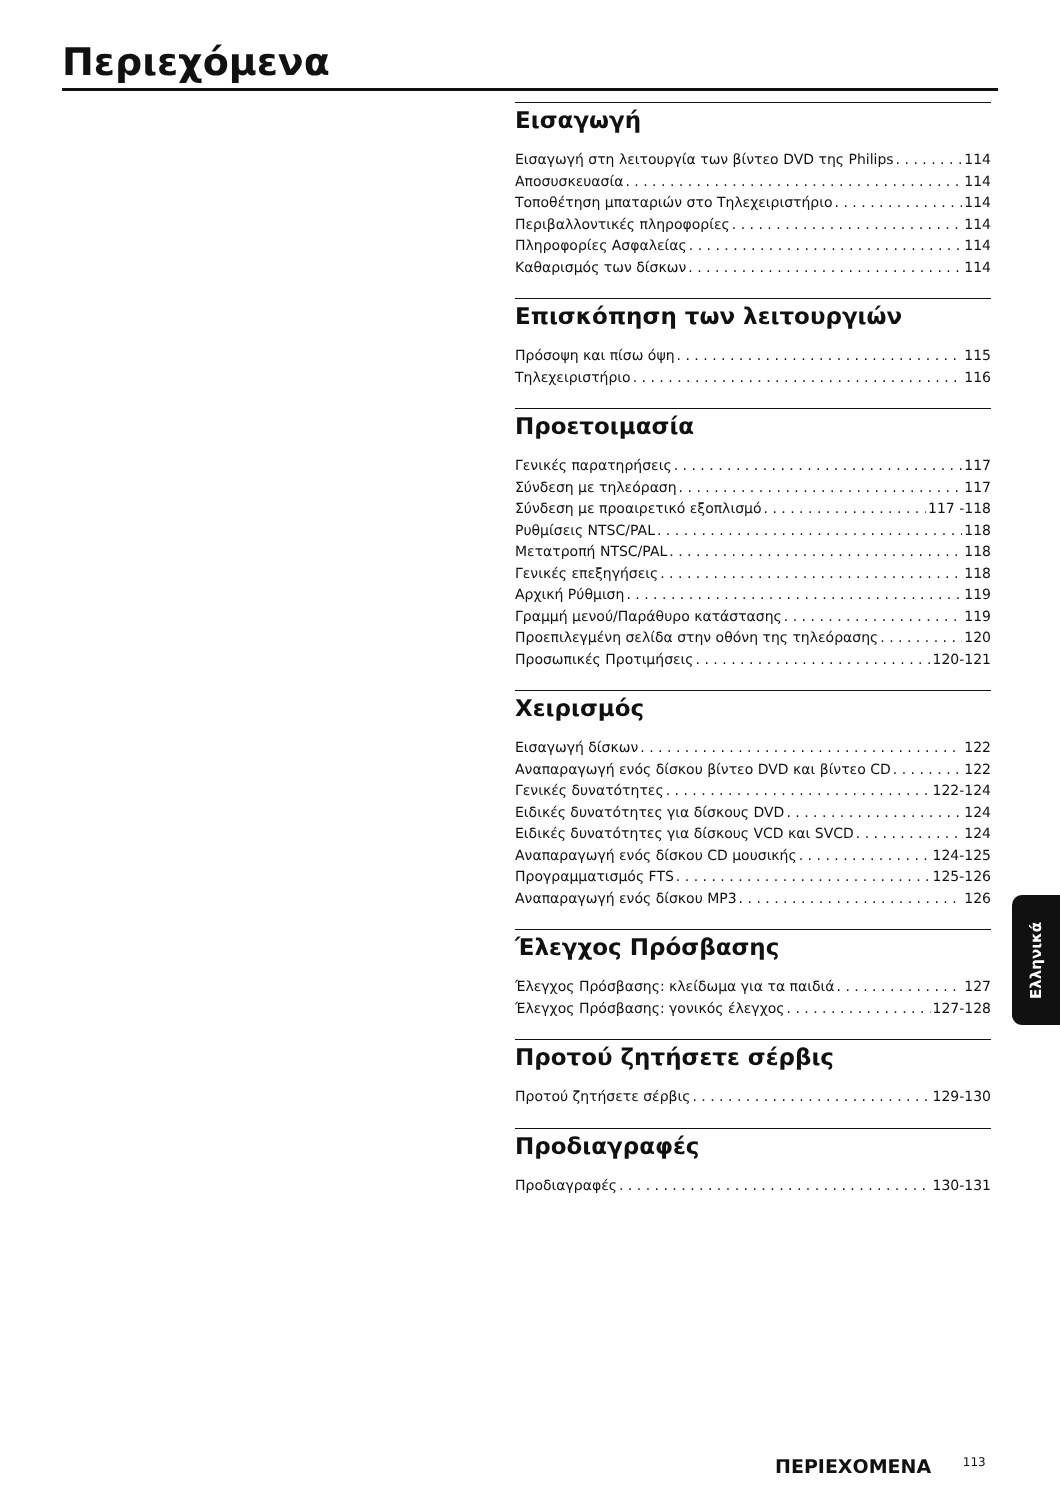Περιεχόμενα
Εισαγωγή
Εισαγωγή στη λειτουργία των βίντεο DVD της Philips 114
Αποσυσκευασία 114
Τοποθέτηση μπαταριών στο Τηλεχειριστήριο 114
Περιβαλλοντικές πληροφορίες 114
Πληροφορίες Ασφαλείας 114
Καθαρισμός των δίσκων 114
Επισκόπηση των λειτουργιών
Πρόσοψη και πίσω όψη 115
Τηλεχειριστήριο 116
Προετοιμασία
Γενικές παρατηρήσεις 117
Σύνδεση με τηλεόραση 117
Σύνδεση με προαιρετικό εξοπλισμό 117 -118
Ρυθμίσεις NTSC/PAL 118
Μετατροπή NTSC/PAL 118
Γενικές επεξηγήσεις 118
Αρχική Ρύθμιση 119
Γραμμή μενού/Παράθυρο κατάστασης 119
Προεπιλεγμένη σελίδα στην οθόνη της τηλεόρασης 120
Προσωπικές Προτιμήσεις 120-121
Χειρισμός
Εισαγωγή δίσκων 122
Αναπαραγωγή ενός δίσκου βίντεο DVD και βίντεο CD 122
Γενικές δυνατότητες 122-124
Ειδικές δυνατότητες για δίσκους DVD 124
Ειδικές δυνατότητες για δίσκους VCD και SVCD 124
Αναπαραγωγή ενός δίσκου CD μουσικής 124-125
Προγραμματισμός FTS 125-126
Αναπαραγωγή ενός δίσκου MP3 126
Έλεγχος Πρόσβασης
Έλεγχος Πρόσβασης: κλείδωμα για τα παιδιά 127
Έλεγχος Πρόσβασης: γονικός έλεγχος 127-128
Προτού ζητήσετε σέρβις
Προτού ζητήσετε σέρβις 129-130
Προδιαγραφές
Προδιαγραφές 130-131
Ελληνικά
ΠΕΡΙΕΧΟΜΕΝΑ 113